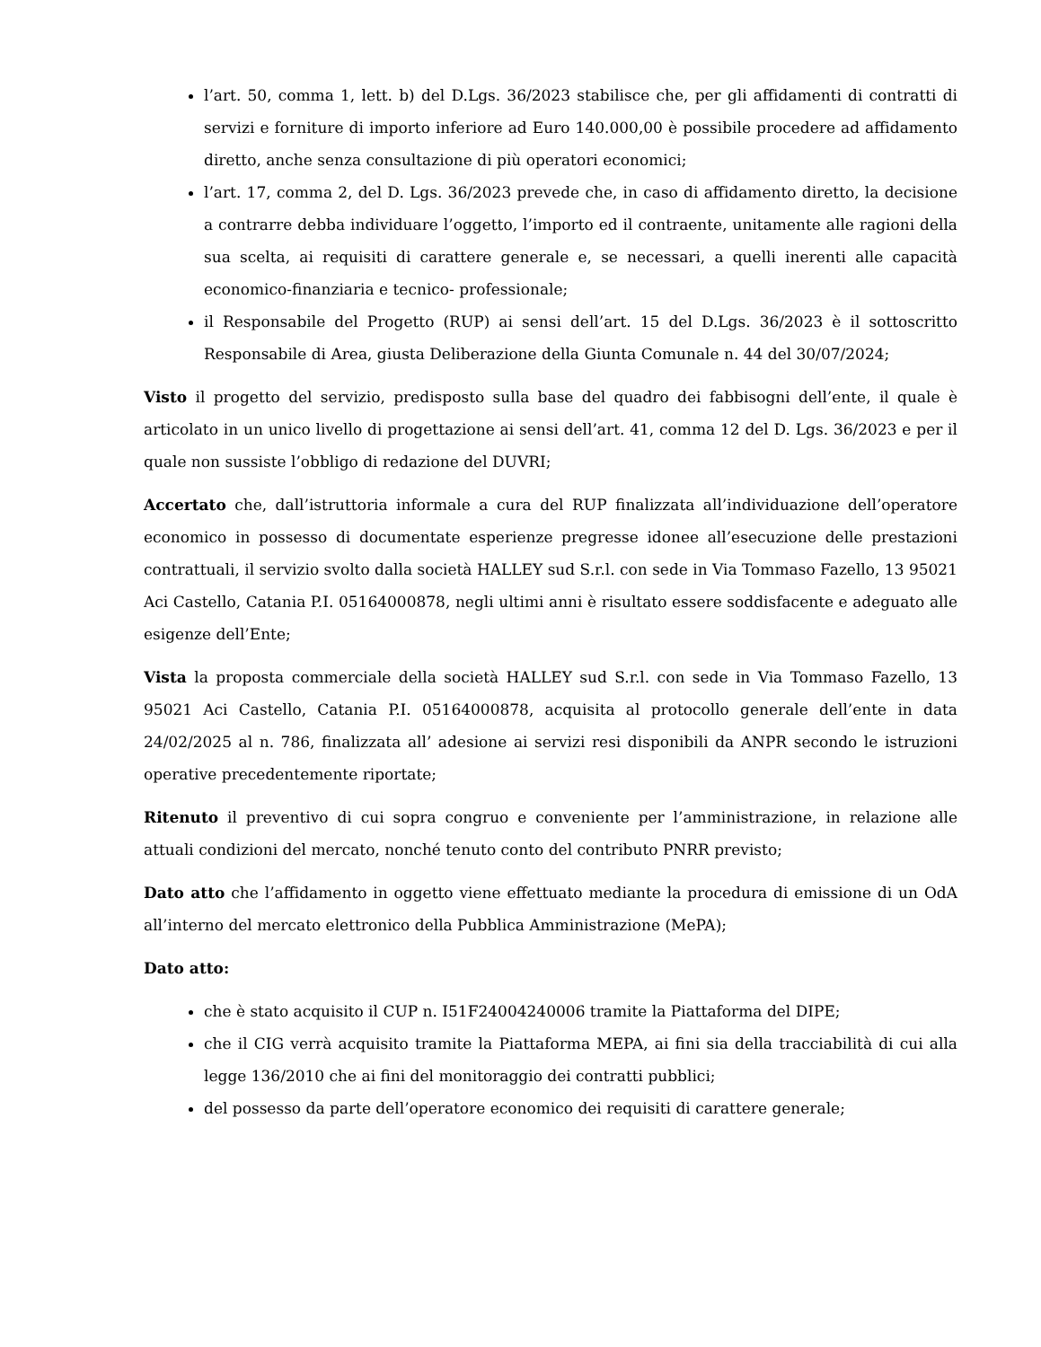l’art. 50, comma 1, lett. b) del D.Lgs. 36/2023 stabilisce che, per gli affidamenti di contratti di servizi e forniture di importo inferiore ad Euro 140.000,00 è possibile procedere ad affidamento diretto, anche senza consultazione di più operatori economici;
l’art. 17, comma 2, del D. Lgs. 36/2023 prevede che, in caso di affidamento diretto, la decisione a contrarre debba individuare l’oggetto, l’importo ed il contraente, unitamente alle ragioni della sua scelta, ai requisiti di carattere generale e, se necessari, a quelli inerenti alle capacità economico-finanziaria e tecnico- professionale;
il Responsabile del Progetto (RUP) ai sensi dell’art. 15 del D.Lgs. 36/2023 è il sottoscritto Responsabile di Area, giusta Deliberazione della Giunta Comunale n. 44 del 30/07/2024;
Visto il progetto del servizio, predisposto sulla base del quadro dei fabbisogni dell’ente, il quale è articolato in un unico livello di progettazione ai sensi dell’art. 41, comma 12 del D. Lgs. 36/2023 e per il quale non sussiste l’obbligo di redazione del DUVRI;
Accertato che, dall’istruttoria informale a cura del RUP finalizzata all’individuazione dell’operatore economico in possesso di documentate esperienze pregresse idonee all’esecuzione delle prestazioni contrattuali, il servizio svolto dalla società HALLEY sud S.r.l. con sede in Via Tommaso Fazello, 13 95021 Aci Castello, Catania P.I. 05164000878, negli ultimi anni è risultato essere soddisfacente e adeguato alle esigenze dell’Ente;
Vista la proposta commerciale della società HALLEY sud S.r.l. con sede in Via Tommaso Fazello, 13 95021 Aci Castello, Catania P.I. 05164000878, acquisita al protocollo generale dell’ente in data 24/02/2025 al n. 786, finalizzata all’ adesione ai servizi resi disponibili da ANPR secondo le istruzioni operative precedentemente riportate;
Ritenuto il preventivo di cui sopra congruo e conveniente per l’amministrazione, in relazione alle attuali condizioni del mercato, nonché tenuto conto del contributo PNRR previsto;
Dato atto che l’affidamento in oggetto viene effettuato mediante la procedura di emissione di un OdA all’interno del mercato elettronico della Pubblica Amministrazione (MePA);
Dato atto:
che è stato acquisito il CUP n. I51F24004240006 tramite la Piattaforma del DIPE;
che il CIG verrà acquisito tramite la Piattaforma MEPA, ai fini sia della tracciabilità di cui alla legge 136/2010 che ai fini del monitoraggio dei contratti pubblici;
del possesso da parte dell’operatore economico dei requisiti di carattere generale;